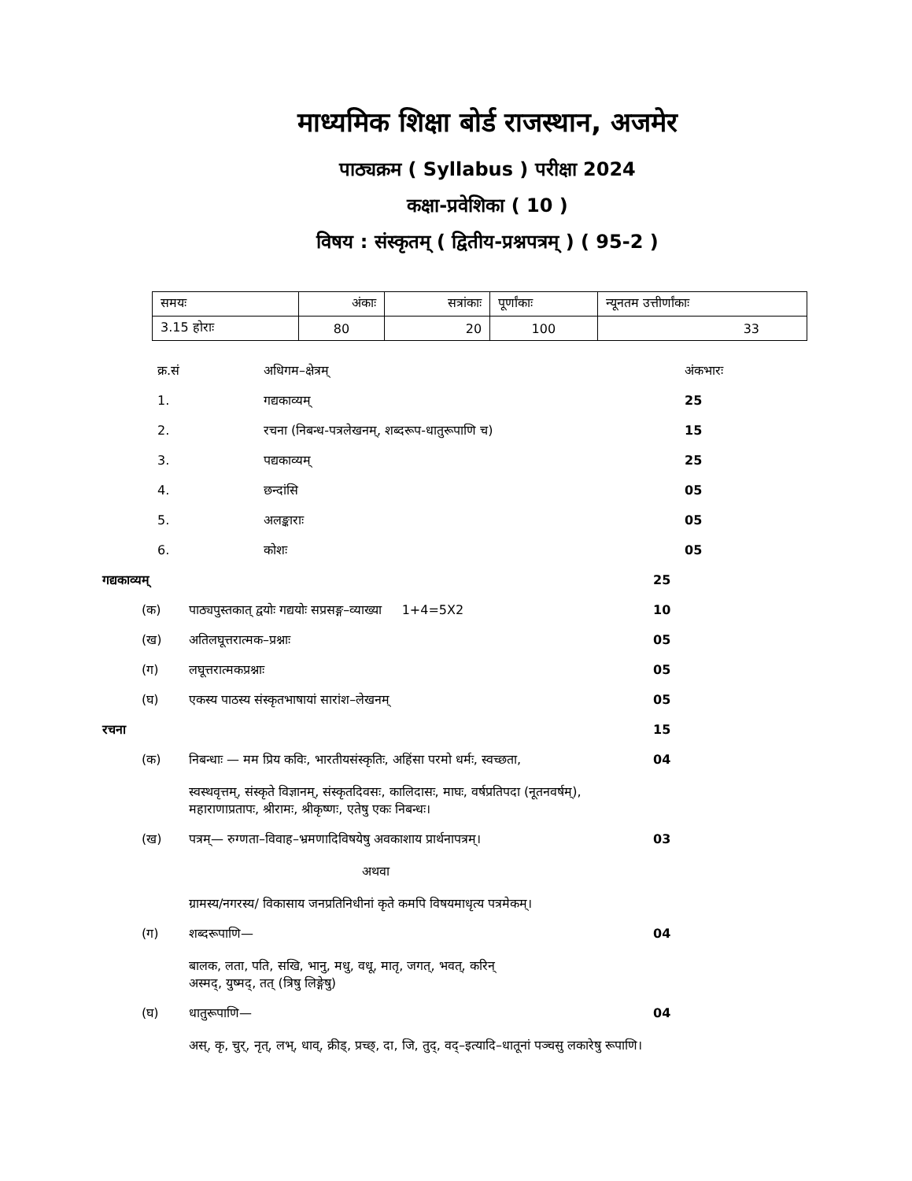माध्यमिक शिक्षा बोर्ड राजस्थान, अजमेर
पाठ्यक्रम ( Syllabus ) परीक्षा 2024
कक्षा-प्रवेशिका ( 10 )
विषय : संस्कृतम् ( द्वितीय-प्रश्नपत्रम् ) ( 95-2 )
| समयः | अंकाः | सत्रांकाः | पूर्णांकाः | न्यूनतम उत्तीर्णांकाः |
| 3.15 होराः | 80 | 20 | 100 | 33 |
| क्र.सं | अधिगम–क्षेत्रम् | अंकभारः |
| 1. | गद्यकाव्यम् | 25 |
| 2. | रचना (निबन्ध-पत्रलेखनम्, शब्दरूप-धातुरूपाणि च) | 15 |
| 3. | पद्यकाव्यम् | 25 |
| 4. | छन्दांसि | 05 |
| 5. | अलङ्काराः | 05 |
| 6. | कोशः | 05 |
गद्यकाव्यम् 25
(क) पाठ्यपुस्तकात् द्वयोः गद्ययोः सप्रसङ्ग–व्याख्या 1+4=5X2
10
(ख) अतिलघूत्तरात्मक–प्रश्नाः 05
(ग) लघूत्तरात्मकप्रश्नाः 05
(घ) एकस्य पाठस्य संस्कृतभाषायां सारांश–लेखनम्
05
रचना 15
(क) निबन्धाः — मम प्रिय कविः, भारतीयसंस्कृतिः, अहिंसा परमो धर्मः, स्वच्छता,
स्वस्थवृत्तम्, संस्कृते विज्ञानम्, संस्कृतदिवसः, कालिदासः, माघः, वर्षप्रतिपदा (नूतनवर्षम्), महाराणाप्रतापः, श्रीरामः, श्रीकृष्णः, एतेषु एकः निबन्धः।
04
(ख) पत्रम्— रुग्णता–विवाह–भ्रमणादिविषयेषु अवकाशाय प्रार्थनापत्रम्।
अथवा
ग्रामस्य/नगरस्य/ विकासाय जनप्रतिनिधीनां कृते कमपि विषयमाधृत्य पत्रमेकम्।
03
(ग) शब्दरूपाणि—
बालक, लता, पति, सखि, भानु, मधु, वधू, मातृ, जगत्, भवत्, करिन्
अस्मद्, युष्मद्, तत् (त्रिषु लिङ्गेषु)
04
(घ) धातुरूपाणि—
अस्, कृ, चुर्, नृत्, लभ्, धाव्, क्रीड्, प्रच्छ्, दा, जि, तुद्, वद्–इत्यादि–धातूनां पञ्चसु लकारेषु रूपाणि।
04